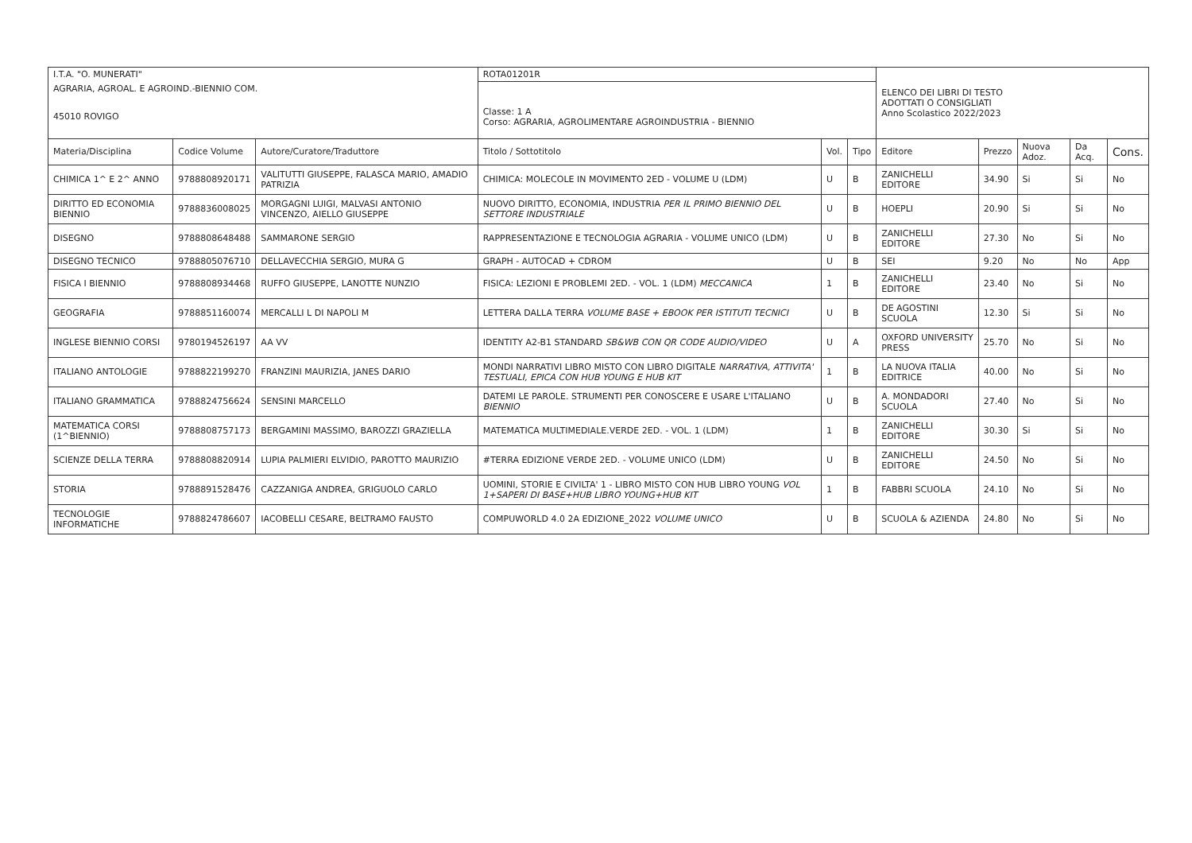| I.T.A. "O. MUNERATI" | | | ROTA01201R | | | ELENCO DEI LIBRI DI TESTO ADOTTATI O CONSIGLIATI Anno Scolastico 2022/2023 | | | | |
| AGRARIA, AGROAL. E AGROIND.-BIENNIO COM. | | | | | | | | | | |
| 45010 ROVIGO | | | Classe: 1 A Corso: AGRARIA, AGROLIMENTARE AGROINDUSTRIA - BIENNIO | | | | | | | |
| Materia/Disciplina | Codice Volume | Autore/Curatore/Traduttore | Titolo / Sottotitolo | Vol. | Tipo | Editore | Prezzo | Nuova Adoz. | Da Acq. | Cons. |
| CHIMICA 1^ E 2^ ANNO | 9788808920171 | VALITUTTI GIUSEPPE, FALASCA MARIO, AMADIO PATRIZIA | CHIMICA: MOLECOLE IN MOVIMENTO 2ED - VOLUME U (LDM) | U | B | ZANICHELLI EDITORE | 34.90 | Si | Si | No |
| DIRITTO ED ECONOMIA BIENNIO | 9788836008025 | MORGAGNI LUIGI, MALVASI ANTONIO VINCENZO, AIELLO GIUSEPPE | NUOVO DIRITTO, ECONOMIA, INDUSTRIA PER IL PRIMO BIENNIO DEL SETTORE INDUSTRIALE | U | B | HOEPLI | 20.90 | Si | Si | No |
| DISEGNO | 9788808648488 | SAMMARONE SERGIO | RAPPRESENTAZIONE E TECNOLOGIA AGRARIA - VOLUME UNICO (LDM) | U | B | ZANICHELLI EDITORE | 27.30 | No | Si | No |
| DISEGNO TECNICO | 9788805076710 | DELLAVECCHIA SERGIO, MURA G | GRAPH - AUTOCAD + CDROM | U | B | SEI | 9.20 | No | No | App |
| FISICA I BIENNIO | 9788808934468 | RUFFO GIUSEPPE, LANOTTE NUNZIO | FISICA: LEZIONI E PROBLEMI 2ED. - VOL. 1 (LDM) MECCANICA | 1 | B | ZANICHELLI EDITORE | 23.40 | No | Si | No |
| GEOGRAFIA | 9788851160074 | MERCALLI L DI NAPOLI M | LETTERA DALLA TERRA VOLUME BASE + EBOOK PER ISTITUTI TECNICI | U | B | DE AGOSTINI SCUOLA | 12.30 | Si | Si | No |
| INGLESE BIENNIO CORSI | 9780194526197 | AA VV | IDENTITY A2-B1 STANDARD SB&WB CON QR CODE AUDIO/VIDEO | U | A | OXFORD UNIVERSITY PRESS | 25.70 | No | Si | No |
| ITALIANO ANTOLOGIE | 9788822199270 | FRANZINI MAURIZIA, JANES DARIO | MONDI NARRATIVI LIBRO MISTO CON LIBRO DIGITALE NARRATIVA, ATTIVITA' TESTUALI, EPICA CON HUB YOUNG E HUB KIT | 1 | B | LA NUOVA ITALIA EDITRICE | 40.00 | No | Si | No |
| ITALIANO GRAMMATICA | 9788824756624 | SENSINI MARCELLO | DATEMI LE PAROLE. STRUMENTI PER CONOSCERE E USARE L'ITALIANO BIENNIO | U | B | A. MONDADORI SCUOLA | 27.40 | No | Si | No |
| MATEMATICA CORSI (1^BIENNIO) | 9788808757173 | BERGAMINI MASSIMO, BAROZZI GRAZIELLA | MATEMATICA MULTIMEDIALE.VERDE 2ED. - VOL. 1 (LDM) | 1 | B | ZANICHELLI EDITORE | 30.30 | Si | Si | No |
| SCIENZE DELLA TERRA | 9788808820914 | LUPIA PALMIERI ELVIDIO, PAROTTO MAURIZIO | #TERRA EDIZIONE VERDE 2ED. - VOLUME UNICO (LDM) | U | B | ZANICHELLI EDITORE | 24.50 | No | Si | No |
| STORIA | 9788891528476 | CAZZANIGA ANDREA, GRIGUOLO CARLO | UOMINI, STORIE E CIVILTA' 1 - LIBRO MISTO CON HUB LIBRO YOUNG VOL 1+SAPERI DI BASE+HUB LIBRO YOUNG+HUB KIT | 1 | B | FABBRI SCUOLA | 24.10 | No | Si | No |
| TECNOLOGIE INFORMATICHE | 9788824786607 | IACOBELLI CESARE, BELTRAMO FAUSTO | COMPUWORLD 4.0 2A EDIZIONE_2022 VOLUME UNICO | U | B | SCUOLA & AZIENDA | 24.80 | No | Si | No |